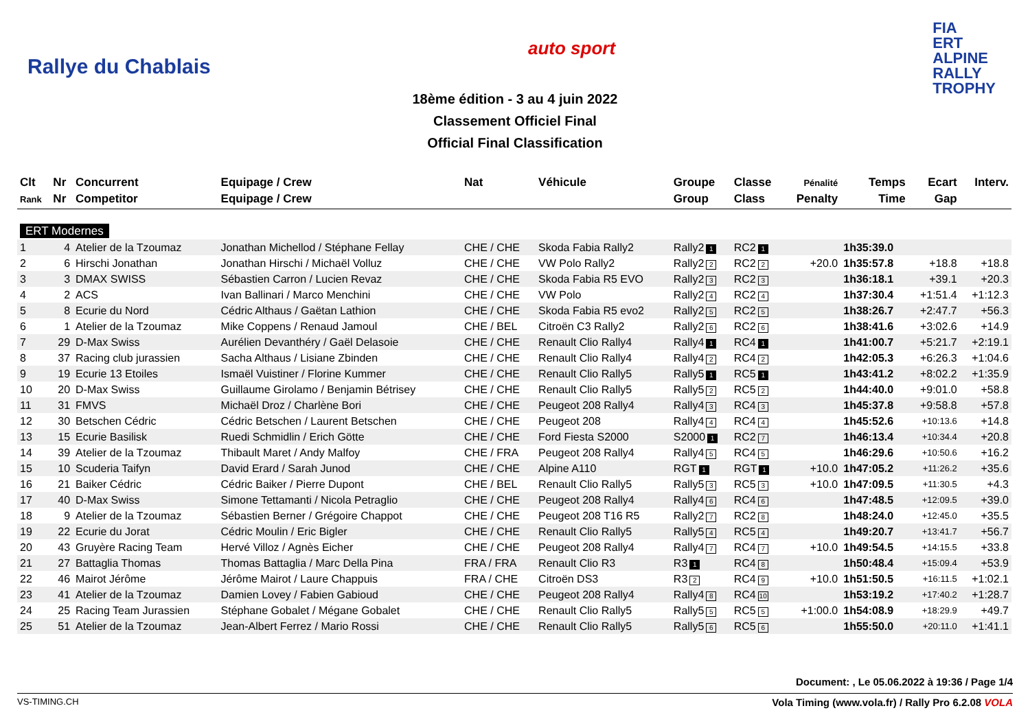Rallye du Chablais
auto sport
FIA
ERT
ALPINE
RALLY
TROPHY
18ème édition - 3 au 4 juin 2022
Classement Officiel Final
Official Final Classification
| Clt | Nr | Concurrent | Equipage / Crew | Nat | Véhicule | Groupe | Classe | Pénalité | Temps | Ecart | Interv. |
| --- | --- | --- | --- | --- | --- | --- | --- | --- | --- | --- | --- |
| Rank | Nr | Competitor | Equipage / Crew | | | Group | Class | Penalty | Time | Gap | |
| ERT Modernes | | | | | | | | | | | |
| 1 | 4 | Atelier de la Tzoumaz | Jonathan Michellod / Stéphane Fellay | CHE / CHE | Skoda Fabia Rally2 | Rally2 1 | RC2 1 | | 1h35:39.0 | | |
| 2 | 6 | Hirschi Jonathan | Jonathan Hirschi / Michaël Volluz | CHE / CHE | VW Polo Rally2 | Rally2 2 | RC2 2 | +20.0 | 1h35:57.8 | +18.8 | +18.8 |
| 3 | 3 | DMAX SWISS | Sébastien Carron / Lucien Revaz | CHE / CHE | Skoda Fabia R5 EVO | Rally2 3 | RC2 3 | | 1h36:18.1 | +39.1 | +20.3 |
| 4 | 2 | ACS | Ivan Ballinari / Marco Menchini | CHE / CHE | VW Polo | Rally2 4 | RC2 4 | | 1h37:30.4 | +1:51.4 | +1:12.3 |
| 5 | 8 | Ecurie du Nord | Cédric Althaus / Gaëtan Lathion | CHE / CHE | Skoda Fabia R5 evo2 | Rally2 5 | RC2 5 | | 1h38:26.7 | +2:47.7 | +56.3 |
| 6 | 1 | Atelier de la Tzoumaz | Mike Coppens / Renaud Jamoul | CHE / BEL | Citroën C3 Rally2 | Rally2 6 | RC2 6 | | 1h38:41.6 | +3:02.6 | +14.9 |
| 7 | 29 | D-Max Swiss | Aurélien Devanthéry / Gaël Delasoie | CHE / CHE | Renault Clio Rally4 | Rally4 1 | RC4 1 | | 1h41:00.7 | +5:21.7 | +2:19.1 |
| 8 | 37 | Racing club jurassien | Sacha Althaus / Lisiane Zbinden | CHE / CHE | Renault Clio Rally4 | Rally4 2 | RC4 2 | | 1h42:05.3 | +6:26.3 | +1:04.6 |
| 9 | 19 | Ecurie 13 Etoiles | Ismaël Vuistiner / Florine Kummer | CHE / CHE | Renault Clio Rally5 | Rally5 1 | RC5 1 | | 1h43:41.2 | +8:02.2 | +1:35.9 |
| 10 | 20 | D-Max Swiss | Guillaume Girolamo / Benjamin Bétrisey | CHE / CHE | Renault Clio Rally5 | Rally5 2 | RC5 2 | | 1h44:40.0 | +9:01.0 | +58.8 |
| 11 | 31 | FMVS | Michaël Droz / Charlène Bori | CHE / CHE | Peugeot 208 Rally4 | Rally4 3 | RC4 3 | | 1h45:37.8 | +9:58.8 | +57.8 |
| 12 | 30 | Betschen Cédric | Cédric Betschen / Laurent Betschen | CHE / CHE | Peugeot 208 | Rally4 4 | RC4 4 | | 1h45:52.6 | +10:13.6 | +14.8 |
| 13 | 15 | Ecurie Basilisk | Ruedi Schmidlin / Erich Götte | CHE / CHE | Ford Fiesta S2000 | S2000 1 | RC2 7 | | 1h46:13.4 | +10:34.4 | +20.8 |
| 14 | 39 | Atelier de la Tzoumaz | Thibault Maret / Andy Malfoy | CHE / FRA | Peugeot 208 Rally4 | Rally4 5 | RC4 5 | | 1h46:29.6 | +10:50.6 | +16.2 |
| 15 | 10 | Scuderia Taifyn | David Erard / Sarah Junod | CHE / CHE | Alpine A110 | RGT 1 | RGT 1 | +10.0 | 1h47:05.2 | +11:26.2 | +35.6 |
| 16 | 21 | Baiker Cédric | Cédric Baiker / Pierre Dupont | CHE / BEL | Renault Clio Rally5 | Rally5 3 | RC5 3 | +10.0 | 1h47:09.5 | +11:30.5 | +4.3 |
| 17 | 40 | D-Max Swiss | Simone Tettamanti / Nicola Petraglio | CHE / CHE | Peugeot 208 Rally4 | Rally4 6 | RC4 6 | | 1h47:48.5 | +12:09.5 | +39.0 |
| 18 | 9 | Atelier de la Tzoumaz | Sébastien Berner / Grégoire Chappot | CHE / CHE | Peugeot 208 T16 R5 | Rally2 7 | RC2 8 | | 1h48:24.0 | +12:45.0 | +35.5 |
| 19 | 22 | Ecurie du Jorat | Cédric Moulin / Eric Bigler | CHE / CHE | Renault Clio Rally5 | Rally5 4 | RC5 4 | | 1h49:20.7 | +13:41.7 | +56.7 |
| 20 | 43 | Gruyère Racing Team | Hervé Villoz / Agnès Eicher | CHE / CHE | Peugeot 208 Rally4 | Rally4 7 | RC4 7 | +10.0 | 1h49:54.5 | +14:15.5 | +33.8 |
| 21 | 27 | Battaglia Thomas | Thomas Battaglia / Marc Della Pina | FRA / FRA | Renault Clio R3 | R3 1 | RC4 8 | | 1h50:48.4 | +15:09.4 | +53.9 |
| 22 | 46 | Mairot Jérôme | Jérôme Mairot / Laure Chappuis | FRA / CHE | Citroën DS3 | R3 2 | RC4 9 | +10.0 | 1h51:50.5 | +16:11.5 | +1:02.1 |
| 23 | 41 | Atelier de la Tzoumaz | Damien Lovey / Fabien Gabioud | CHE / CHE | Peugeot 208 Rally4 | Rally4 8 | RC4 10 | | 1h53:19.2 | +17:40.2 | +1:28.7 |
| 24 | 25 | Racing Team Jurassien | Stéphane Gobalet / Mégane Gobalet | CHE / CHE | Renault Clio Rally5 | Rally5 5 | RC5 5 | +1:00.0 | 1h54:08.9 | +18:29.9 | +49.7 |
| 25 | 51 | Atelier de la Tzoumaz | Jean-Albert Ferrez / Mario Rossi | CHE / CHE | Renault Clio Rally5 | Rally5 6 | RC5 6 | | 1h55:50.0 | +20:11.0 | +1:41.1 |
Document: , Le 05.06.2022 à 19:36 / Page 1/4
VS-TIMING.CH Vola Timing (www.vola.fr) / Rally Pro 6.2.08 VOLA